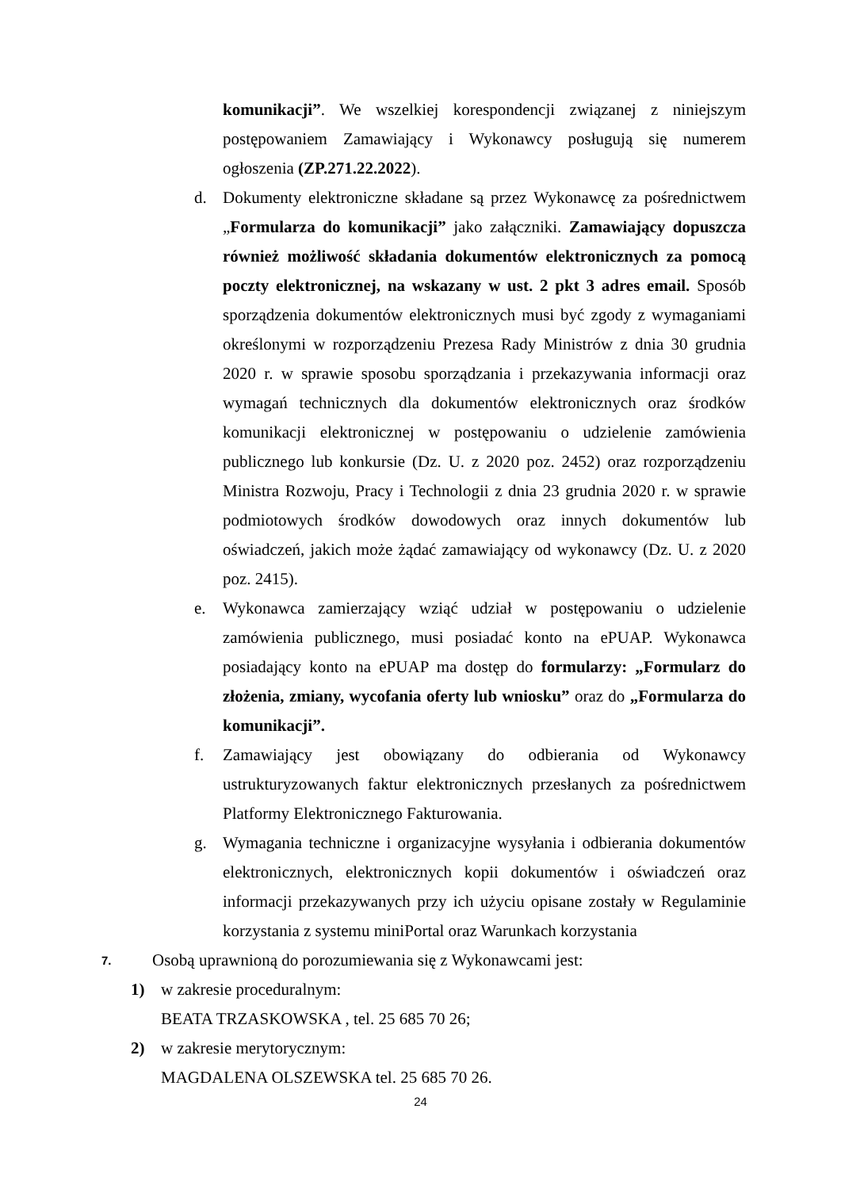komunikacji”. We wszelkiej korespondencji związanej z niniejszym postępowaniem Zamawiający i Wykonawcy posługują się numerem ogłoszenia (ZP.271.22.2022).
d. Dokumenty elektroniczne składane są przez Wykonawcę za pośrednictwem „Formularza do komunikacji” jako załączniki. Zamawiający dopuszcza również możliwość składania dokumentów elektronicznych za pomocą poczty elektronicznej, na wskazany w ust. 2 pkt 3 adres email. Sposób sporządzenia dokumentów elektronicznych musi być zgody z wymaganiami określonymi w rozporządzeniu Prezesa Rady Ministrów z dnia 30 grudnia 2020 r. w sprawie sposobu sporządzania i przekazywania informacji oraz wymagań technicznych dla dokumentów elektronicznych oraz środków komunikacji elektronicznej w postępowaniu o udzielenie zamówienia publicznego lub konkursie (Dz. U. z 2020 poz. 2452) oraz rozporządzeniu Ministra Rozwoju, Pracy i Technologii z dnia 23 grudnia 2020 r. w sprawie podmiotowych środków dowodowych oraz innych dokumentów lub oświadczeń, jakich może żądać zamawiający od wykonawcy (Dz. U. z 2020 poz. 2415).
e. Wykonawca zamierzający wziąć udział w postępowaniu o udzielenie zamówienia publicznego, musi posiadać konto na ePUAP. Wykonawca posiadający konto na ePUAP ma dostęp do formularzy: „Formularz do złożenia, zmiany, wycofania oferty lub wniosku” oraz do „Formularza do komunikacji”.
f. Zamawiający jest obowiązany do odbierania od Wykonawcy ustrukturyzowanych faktur elektronicznych przesłanych za pośrednictwem Platformy Elektronicznego Fakturowania.
g. Wymagania techniczne i organizacyjne wysyłania i odbierania dokumentów elektronicznych, elektronicznych kopii dokumentów i oświadczeń oraz informacji przekazywanych przy ich użyciu opisane zostały w Regulaminie korzystania z systemu miniPortal oraz Warunkach korzystania
7.
Osobą uprawnioną do porozumiewania się z Wykonawcami jest:
1) w zakresie proceduralnym:
BEATA TRZASKOWSKA , tel. 25 685 70 26;
2) w zakresie merytorycznym:
MAGDALENA OLSZEWSKA tel. 25 685 70 26.
24